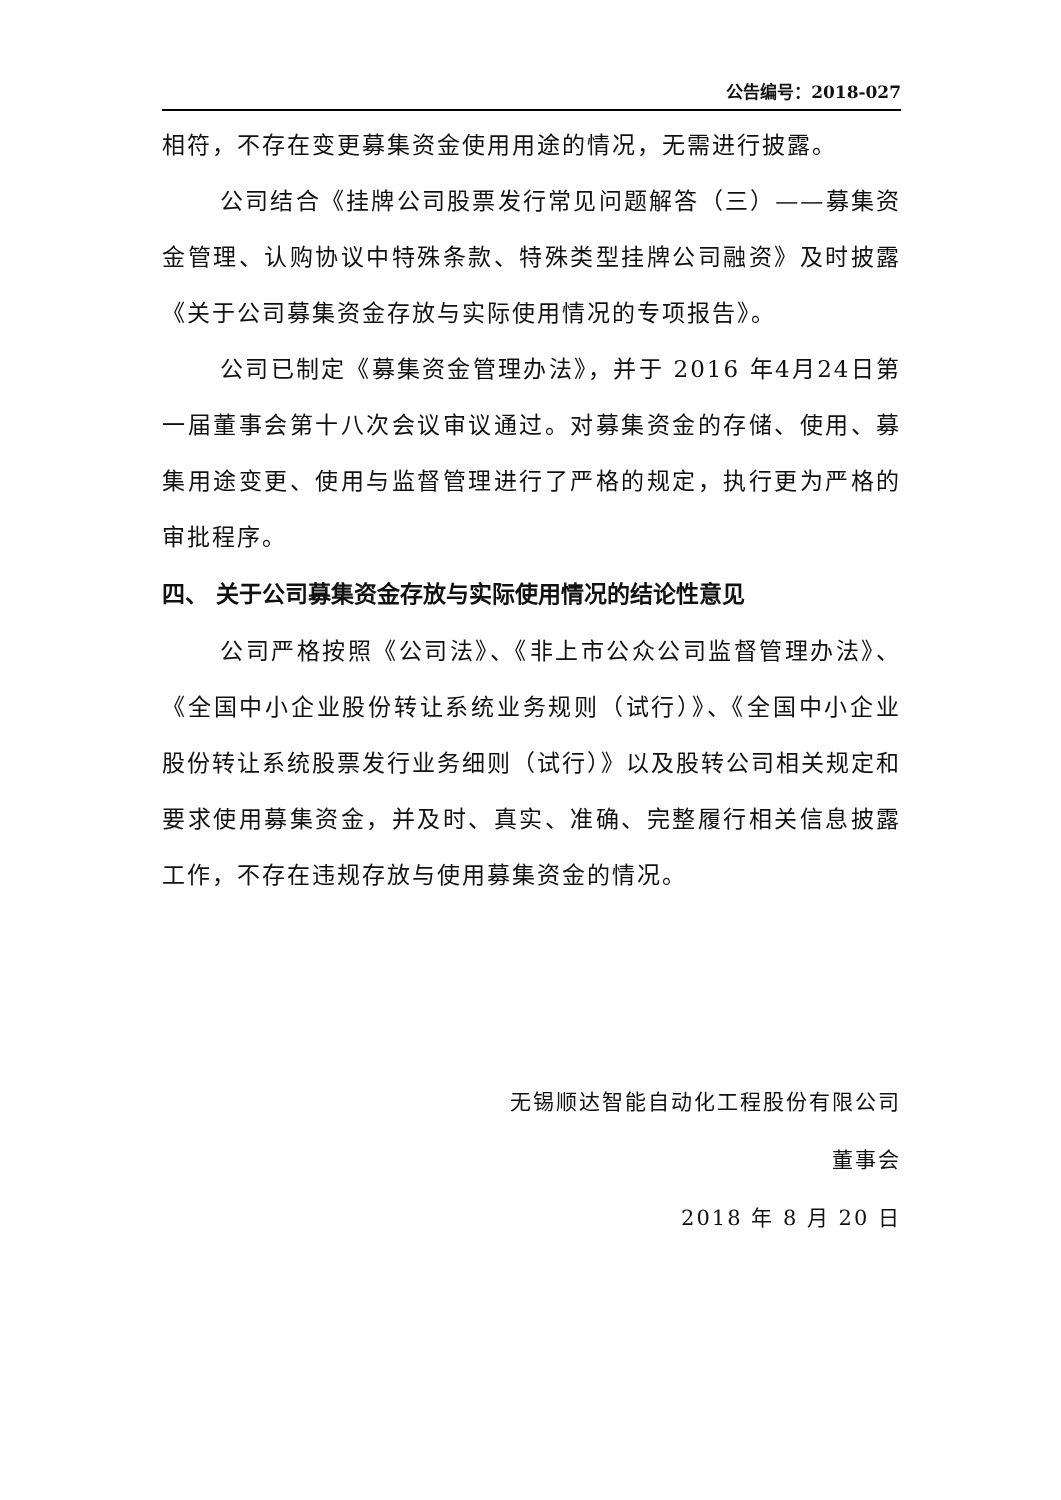公告编号：2018-027
相符，不存在变更募集资金使用用途的情况，无需进行披露。
公司结合《挂牌公司股票发行常见问题解答（三）——募集资金管理、认购协议中特殊条款、特殊类型挂牌公司融资》及时披露《关于公司募集资金存放与实际使用情况的专项报告》。
公司已制定《募集资金管理办法》，并于 2016 年4月24日第一届董事会第十八次会议审议通过。对募集资金的存储、使用、募集用途变更、使用与监督管理进行了严格的规定，执行更为严格的审批程序。
四、 关于公司募集资金存放与实际使用情况的结论性意见
公司严格按照《公司法》、《非上市公众公司监督管理办法》、《全国中小企业股份转让系统业务规则（试行）》、《全国中小企业股份转让系统股票发行业务细则（试行）》以及股转公司相关规定和要求使用募集资金，并及时、真实、准确、完整履行相关信息披露工作，不存在违规存放与使用募集资金的情况。
无锡顺达智能自动化工程股份有限公司
董事会
2018 年 8 月 20 日